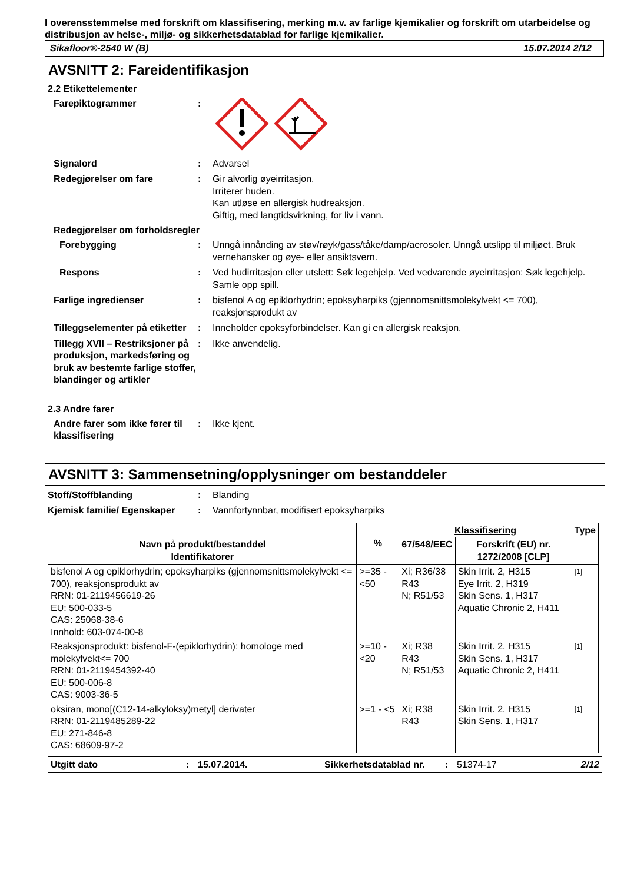I overensstemmelse med forskrift om klassifisering, merking m.v. av farlige kjemikalier og forskrift om utarbeidelse og distribusjon av helse-, miljø- og sikkerhetsdatablad for farlige kjemikalier.
Sikafloor®-2540 W (B) 15.07.2014 2/12
AVSNITT 2: Fareidentifikasjon
2.2 Etikettelementer
Farepiktogrammer :
Signalord : Advarsel
Redegjørelser om fare : Gir alvorlig øyeirritasjon.
Irriterer huden.
Kan utløse en allergisk hudreaksjon.
Giftig, med langtidsvirkning, for liv i vann.
Redegjørelser om forholdsregler
Forebygging : Unngå innånding av støv/røyk/gass/tåke/damp/aerosoler. Unngå utslipp til miljøet. Bruk vernehansker og øye- eller ansiktsvern.
Respons : Ved hudirritasjon eller utslett: Søk legehjelp. Ved vedvarende øyeirritasjon: Søk legehjelp. Samle opp spill.
Farlige ingredienser : bisfenol A og epiklorhydrin; epoksyharpiks (gjennomsnittsmolekylvekt <= 700), reaksjonsprodukt av
Tilleggselementer på etiketter
: Inneholder epoksyforbindelser. Kan gi en allergisk reaksjon.
Tillegg XVII – Restriksjoner på produksjon, markedsføring og bruk av bestemte farlige stoffer, blandinger og artikler
: Ikke anvendelig.
2.3 Andre farer
Andre farer som ikke fører til klassifisering
: Ikke kjent.
AVSNITT 3: Sammensetning/opplysninger om bestanddeler
Stoff/Stoffblanding : Blanding
Kjemisk familie/ Egenskaper
: Vannfortynnbar, modifisert epoksyharpiks
| Navn på produkt/bestanddel Identifikatorer | % | Klassifisering | | Type |
| --- | --- | --- | --- | --- |
| | | 67/548/EEC | Forskrift (EU) nr. 1272/2008 [CLP] | |
| bisfenol A og epiklorhydrin; epoksyharpiks (gjennomsnittsmolekylvekt <= 700), reaksjonsprodukt av RRN: 01-2119456619-26 EU: 500-033-5 CAS: 25068-38-6 Innhold: 603-074-00-8 | >=35 - <50 | Xi; R36/38 R43 N; R51/53 | Skin Irrit. 2, H315 Eye Irrit. 2, H319 Skin Sens. 1, H317 Aquatic Chronic 2, H411 | [1] |
| Reaksjonsprodukt: bisfenol-F-(epiklorhydrin); homologe med molekylvekt<= 700 RRN: 01-2119454392-40 EU: 500-006-8 CAS: 9003-36-5 | >=10 - <20 | Xi; R38 R43 N; R51/53 | Skin Irrit. 2, H315 Skin Sens. 1, H317 Aquatic Chronic 2, H411 | [1] |
| oksiran, mono[(C12-14-alkyloksy)metyl] derivater RRN: 01-2119485289-22 EU: 271-846-8 CAS: 68609-97-2 | >=1 - <5 | Xi; R38 R43 | Skin Irrit. 2, H315 Skin Sens. 1, H317 | [1] |
Utgitt dato: 15.07.2014. Sikkerhetsdatablad nr.: 51374-17 2/12